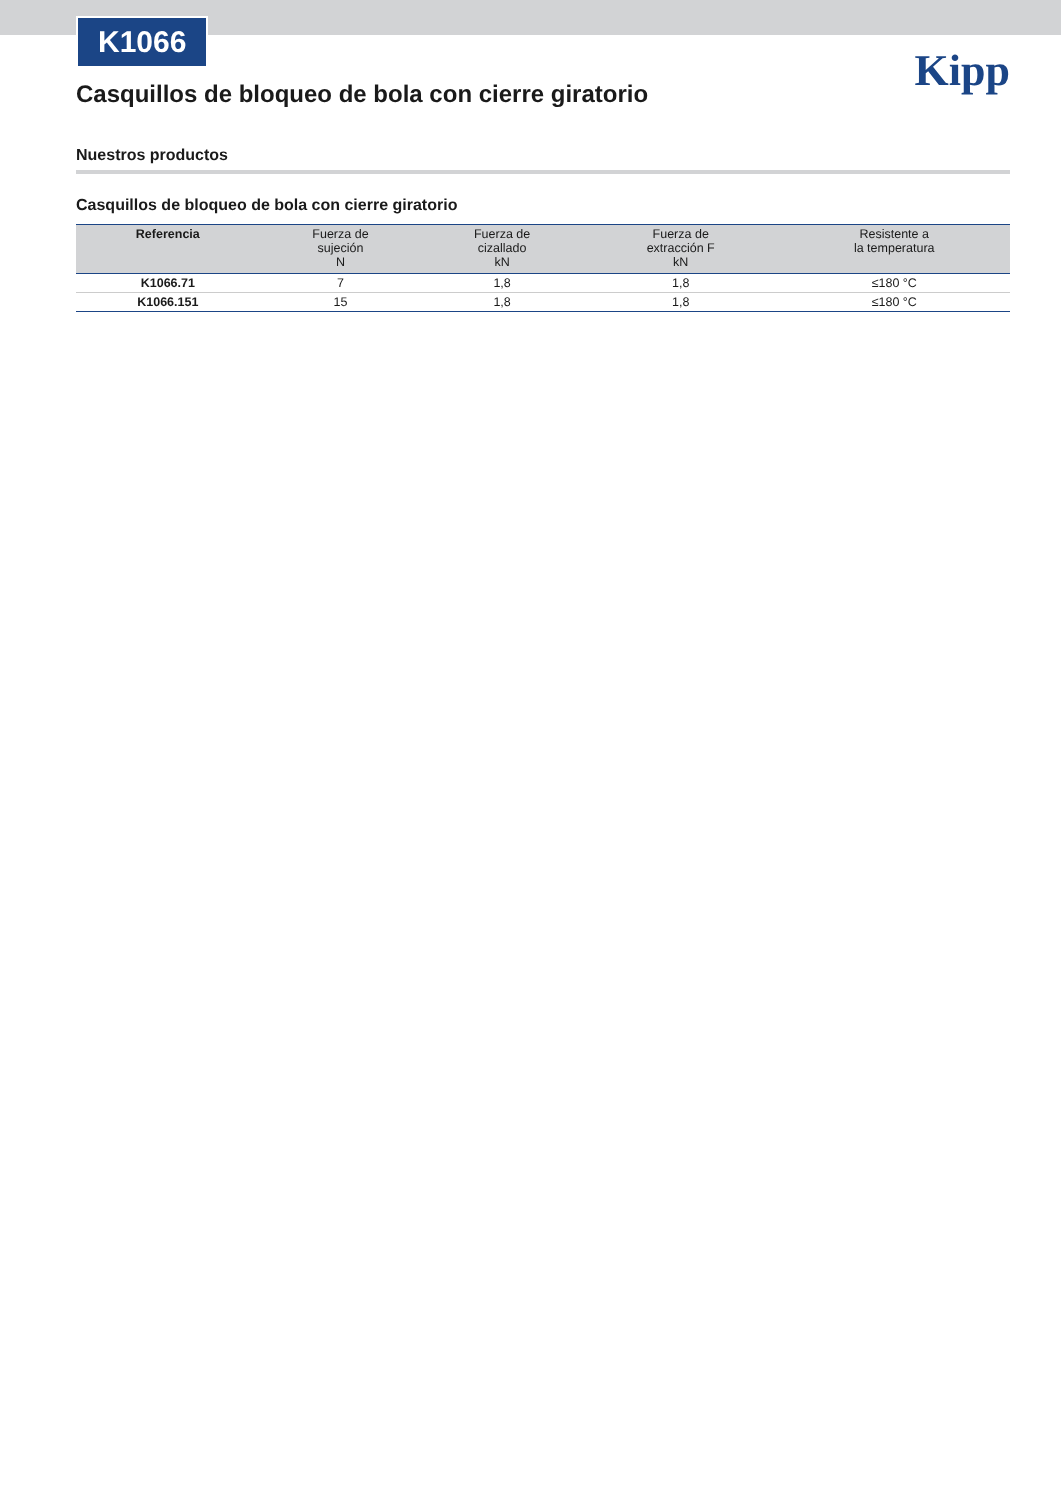K1066
Kipp
Casquillos de bloqueo de bola con cierre giratorio
Nuestros productos
Casquillos de bloqueo de bola con cierre giratorio
| Referencia | Fuerza de sujeción N | Fuerza de cizallado kN | Fuerza de extracción F kN | Resistente a la temperatura |
| --- | --- | --- | --- | --- |
| K1066.71 | 7 | 1,8 | 1,8 | ≤180 °C |
| K1066.151 | 15 | 1,8 | 1,8 | ≤180 °C |